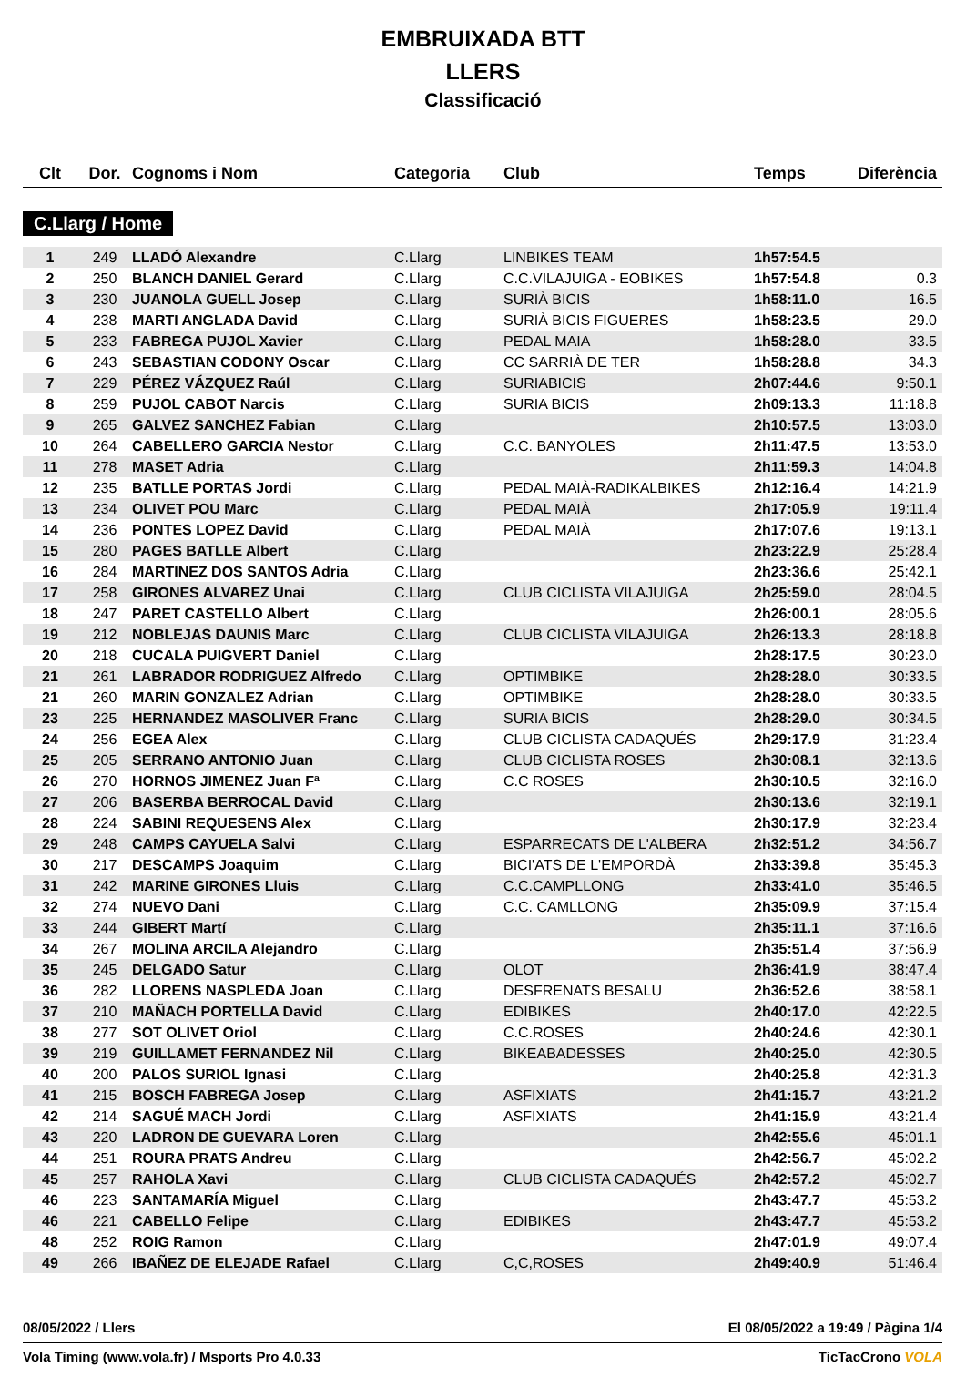EMBRUIXADA BTT
LLERS
Classificació
| Clt | Dor. | Cognoms i Nom | Categoria | Club | Temps | Diferència |
| --- | --- | --- | --- | --- | --- | --- |
| C.Llarg / Home | | | | | | |
| 1 | 249 | LLADÓ Alexandre | C.Llarg | LINBIKES TEAM | 1h57:54.5 | |
| 2 | 250 | BLANCH DANIEL Gerard | C.Llarg | C.C.VILAJUIGA - EOBIKES | 1h57:54.8 | 0.3 |
| 3 | 230 | JUANOLA GUELL Josep | C.Llarg | SURIÀ BICIS | 1h58:11.0 | 16.5 |
| 4 | 238 | MARTI ANGLADA David | C.Llarg | SURIÀ BICIS FIGUERES | 1h58:23.5 | 29.0 |
| 5 | 233 | FABREGA PUJOL Xavier | C.Llarg | PEDAL MAIA | 1h58:28.0 | 33.5 |
| 6 | 243 | SEBASTIAN CODONY Oscar | C.Llarg | CC SARRIÀ DE TER | 1h58:28.8 | 34.3 |
| 7 | 229 | PÉREZ VÁZQUEZ Raúl | C.Llarg | SURIABICIS | 2h07:44.6 | 9:50.1 |
| 8 | 259 | PUJOL CABOT Narcis | C.Llarg | SURIA BICIS | 2h09:13.3 | 11:18.8 |
| 9 | 265 | GALVEZ SANCHEZ Fabian | C.Llarg | | 2h10:57.5 | 13:03.0 |
| 10 | 264 | CABELLERO GARCIA Nestor | C.Llarg | C.C. BANYOLES | 2h11:47.5 | 13:53.0 |
| 11 | 278 | MASET Adria | C.Llarg | | 2h11:59.3 | 14:04.8 |
| 12 | 235 | BATLLE PORTAS Jordi | C.Llarg | PEDAL MAIÀ-RADIKALBIKES | 2h12:16.4 | 14:21.9 |
| 13 | 234 | OLIVET POU Marc | C.Llarg | PEDAL MAIÀ | 2h17:05.9 | 19:11.4 |
| 14 | 236 | PONTES LOPEZ David | C.Llarg | PEDAL MAIÀ | 2h17:07.6 | 19:13.1 |
| 15 | 280 | PAGES BATLLE Albert | C.Llarg | | 2h23:22.9 | 25:28.4 |
| 16 | 284 | MARTINEZ DOS SANTOS Adria | C.Llarg | | 2h23:36.6 | 25:42.1 |
| 17 | 258 | GIRONES ALVAREZ Unai | C.Llarg | CLUB CICLISTA VILAJUIGA | 2h25:59.0 | 28:04.5 |
| 18 | 247 | PARET CASTELLO Albert | C.Llarg | | 2h26:00.1 | 28:05.6 |
| 19 | 212 | NOBLEJAS DAUNIS Marc | C.Llarg | CLUB CICLISTA VILAJUIGA | 2h26:13.3 | 28:18.8 |
| 20 | 218 | CUCALA PUIGVERT Daniel | C.Llarg | | 2h28:17.5 | 30:23.0 |
| 21 | 261 | LABRADOR RODRIGUEZ Alfredo | C.Llarg | OPTIMBIKE | 2h28:28.0 | 30:33.5 |
| 21 | 260 | MARIN GONZALEZ Adrian | C.Llarg | OPTIMBIKE | 2h28:28.0 | 30:33.5 |
| 23 | 225 | HERNANDEZ MASOLIVER Franc | C.Llarg | SURIA BICIS | 2h28:29.0 | 30:34.5 |
| 24 | 256 | EGEA Alex | C.Llarg | CLUB CICLISTA CADAQUÉS | 2h29:17.9 | 31:23.4 |
| 25 | 205 | SERRANO ANTONIO Juan | C.Llarg | CLUB CICLISTA ROSES | 2h30:08.1 | 32:13.6 |
| 26 | 270 | HORNOS JIMENEZ Juan Fª | C.Llarg | C.C ROSES | 2h30:10.5 | 32:16.0 |
| 27 | 206 | BASERBA BERROCAL David | C.Llarg | | 2h30:13.6 | 32:19.1 |
| 28 | 224 | SABINI REQUESENS Alex | C.Llarg | | 2h30:17.9 | 32:23.4 |
| 29 | 248 | CAMPS CAYUELA Salvi | C.Llarg | ESPARRECATS DE L'ALBERA | 2h32:51.2 | 34:56.7 |
| 30 | 217 | DESCAMPS Joaquim | C.Llarg | BICI'ATS DE L'EMPORDÀ | 2h33:39.8 | 35:45.3 |
| 31 | 242 | MARINE GIRONES Lluis | C.Llarg | C.C.CAMPLLONG | 2h33:41.0 | 35:46.5 |
| 32 | 274 | NUEVO Dani | C.Llarg | C.C. CAMLLONG | 2h35:09.9 | 37:15.4 |
| 33 | 244 | GIBERT Martí | C.Llarg | | 2h35:11.1 | 37:16.6 |
| 34 | 267 | MOLINA ARCILA Alejandro | C.Llarg | | 2h35:51.4 | 37:56.9 |
| 35 | 245 | DELGADO Satur | C.Llarg | OLOT | 2h36:41.9 | 38:47.4 |
| 36 | 282 | LLORENS NASPLEDA Joan | C.Llarg | DESFRENATS BESALU | 2h36:52.6 | 38:58.1 |
| 37 | 210 | MAÑACH PORTELLA David | C.Llarg | EDIBIKES | 2h40:17.0 | 42:22.5 |
| 38 | 277 | SOT OLIVET Oriol | C.Llarg | C.C.ROSES | 2h40:24.6 | 42:30.1 |
| 39 | 219 | GUILLAMET FERNANDEZ Nil | C.Llarg | BIKEABADESSES | 2h40:25.0 | 42:30.5 |
| 40 | 200 | PALOS SURIOL Ignasi | C.Llarg | | 2h40:25.8 | 42:31.3 |
| 41 | 215 | BOSCH FABREGA Josep | C.Llarg | ASFIXIATS | 2h41:15.7 | 43:21.2 |
| 42 | 214 | SAGUÉ MACH Jordi | C.Llarg | ASFIXIATS | 2h41:15.9 | 43:21.4 |
| 43 | 220 | LADRON DE GUEVARA Loren | C.Llarg | | 2h42:55.6 | 45:01.1 |
| 44 | 251 | ROURA PRATS Andreu | C.Llarg | | 2h42:56.7 | 45:02.2 |
| 45 | 257 | RAHOLA Xavi | C.Llarg | CLUB CICLISTA CADAQUÉS | 2h42:57.2 | 45:02.7 |
| 46 | 223 | SANTAMARÍA Miguel | C.Llarg | | 2h43:47.7 | 45:53.2 |
| 46 | 221 | CABELLO Felipe | C.Llarg | EDIBIKES | 2h43:47.7 | 45:53.2 |
| 48 | 252 | ROIG Ramon | C.Llarg | | 2h47:01.9 | 49:07.4 |
| 49 | 266 | IBAÑEZ DE ELEJADE Rafael | C.Llarg | C,C,ROSES | 2h49:40.9 | 51:46.4 |
08/05/2022 / Llers El 08/05/2022 a 19:49 / Pàgina 1/4
Vola Timing (www.vola.fr) / Msports Pro 4.0.33 TicTacCrono VOLA